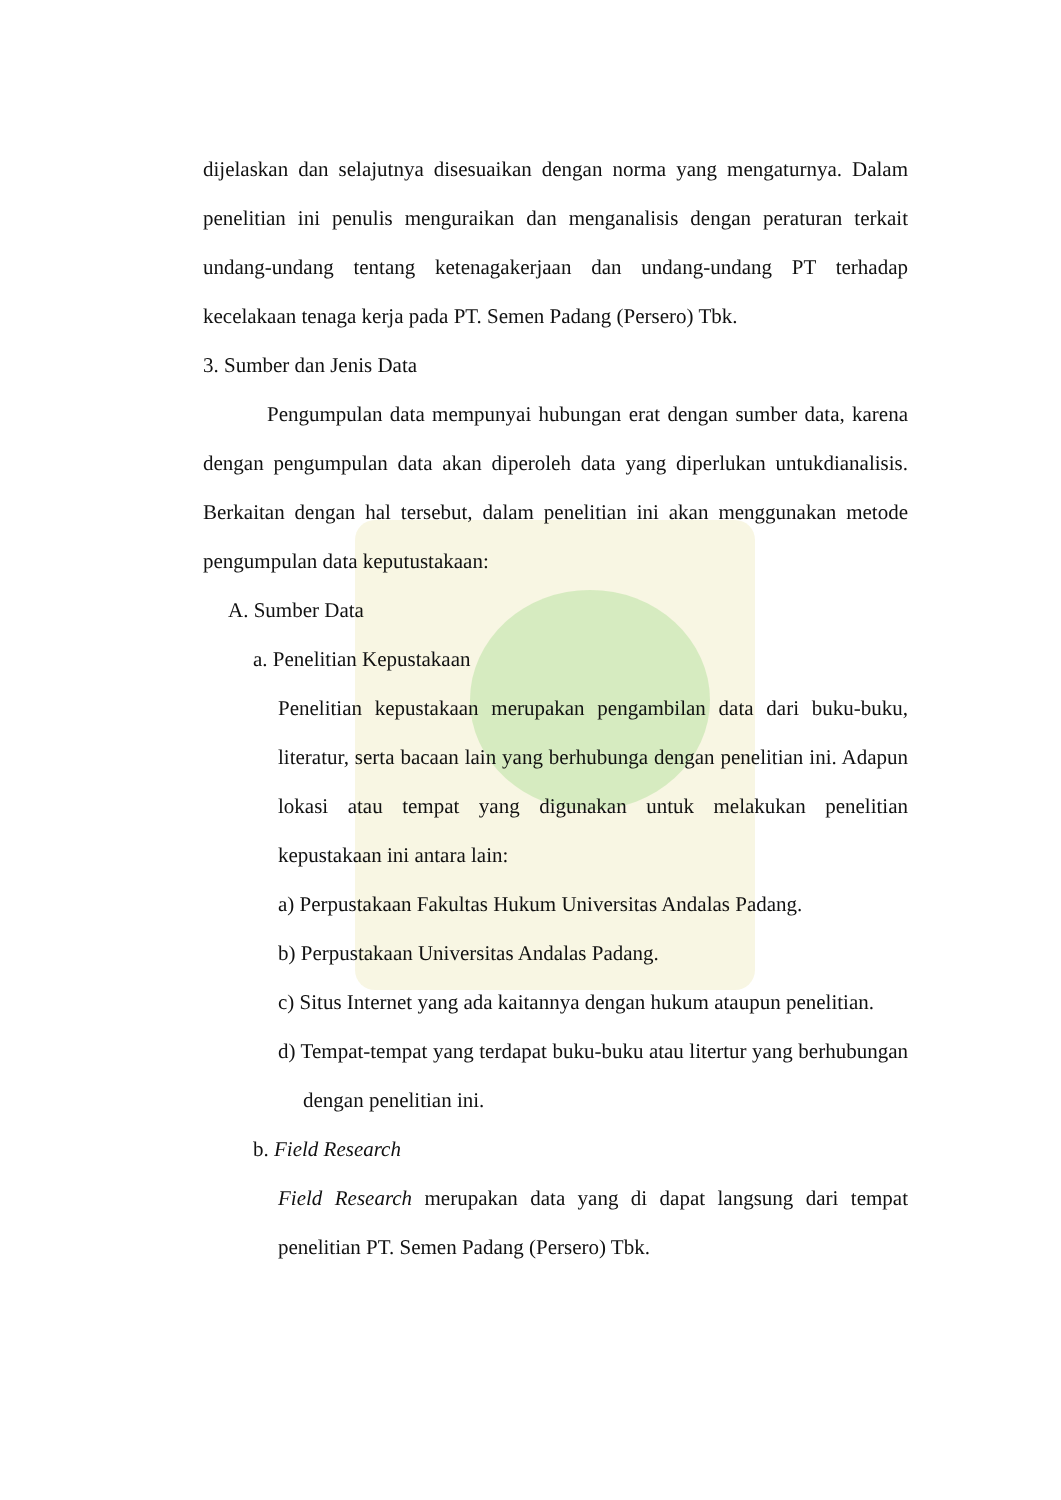dijelaskan dan selajutnya disesuaikan dengan norma yang mengaturnya. Dalam penelitian ini penulis menguraikan dan menganalisis dengan peraturan terkait undang-undang tentang ketenagakerjaan dan undang-undang PT terhadap kecelakaan tenaga kerja pada PT. Semen Padang (Persero) Tbk.
3. Sumber dan Jenis Data
Pengumpulan data mempunyai hubungan erat dengan sumber data, karena dengan pengumpulan data akan diperoleh data yang diperlukan untukdianalisis. Berkaitan dengan hal tersebut, dalam penelitian ini akan menggunakan metode pengumpulan data keputustakaan:
A. Sumber Data
a. Penelitian Kepustakaan
Penelitian kepustakaan merupakan pengambilan data dari buku-buku, literatur, serta bacaan lain yang berhubunga dengan penelitian ini. Adapun lokasi atau tempat yang digunakan untuk melakukan penelitian kepustakaan ini antara lain:
a) Perpustakaan Fakultas Hukum Universitas Andalas Padang.
b) Perpustakaan Universitas Andalas Padang.
c) Situs Internet yang ada kaitannya dengan hukum ataupun penelitian.
d) Tempat-tempat yang terdapat buku-buku atau litertur yang berhubungan dengan penelitian ini.
b. Field Research
Field Research merupakan data yang di dapat langsung dari tempat penelitian PT. Semen Padang (Persero) Tbk.